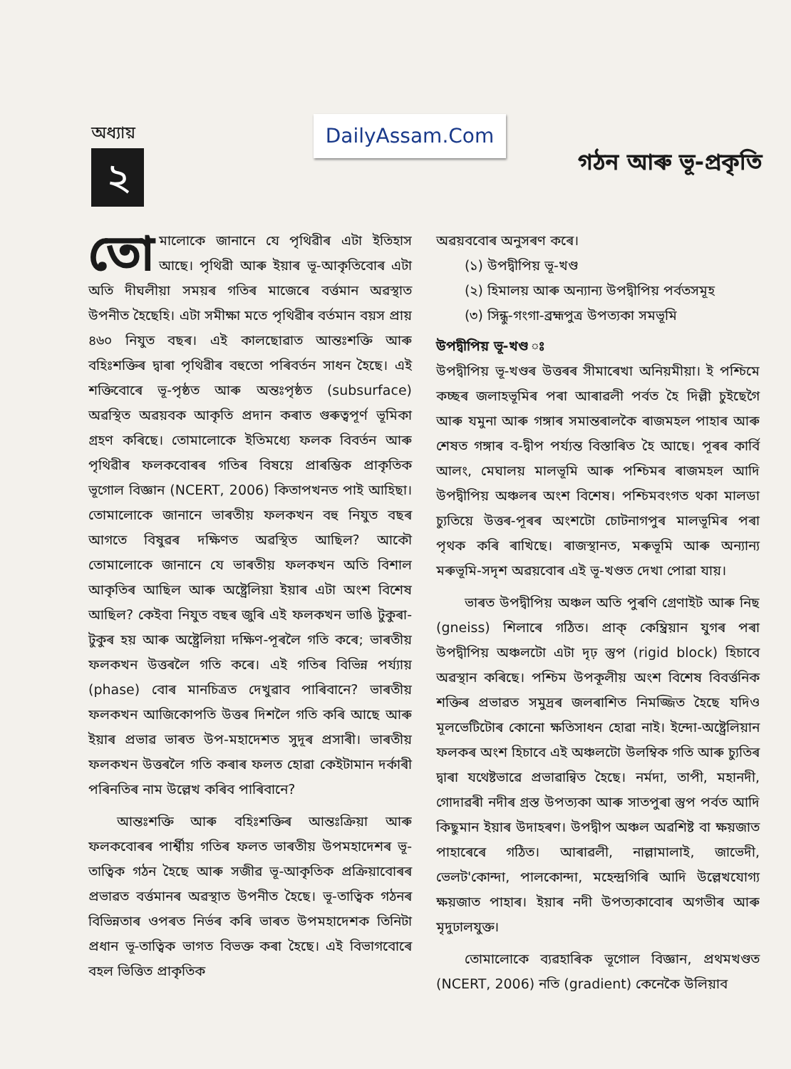অধ্যায়
২
DailyAssam.Com
গঠন আৰু ভূ-প্ৰকৃতি
তো মালোকে জানানে যে পৃথিৱীৰ এটা ইতিহাস আছে। পৃথিৱী আৰু ইয়াৰ ভূ-আকৃতিবোৰ এটা অতি দীঘলীয়া সময়ৰ গতিৰ মাজেৰে বৰ্ত্তমান অৱস্থাত উপনীত হৈছেহি। এটা সমীক্ষা মতে পৃথিৱীৰ বৰ্তমান বয়স প্ৰায় ৪৬০ নিযুত বছৰ। এই কালছোৱাত আন্তঃশক্তি আৰু বহিঃশক্তিৰ দ্বাৰা পৃথিৱীৰ বহুতো পৰিবৰ্তন সাধন হৈছে। এই শক্তিবোৰে ভূ-পৃষ্ঠত আৰু অন্তঃপৃষ্ঠত (subsurface) অৱস্থিত অৱয়বক আকৃতি প্ৰদান কৰাত গুৰুত্বপূৰ্ণ ভূমিকা গ্ৰহণ কৰিছে। তোমালোকে ইতিমধ্যে ফলক বিবৰ্তন আৰু পৃথিৱীৰ ফলকবোৰৰ গতিৰ বিষয়ে প্ৰাৰম্ভিক প্ৰাকৃতিক ভূগোল বিজ্ঞান (NCERT, 2006) কিতাপখনত পাই আহিছা। তোমালোকে জানানে ভাৰতীয় ফলকখন বহু নিযুত বছৰ আগতে বিষুৱৰ দক্ষিণত অৱস্থিত আছিল? আকৌ তোমালোকে জানানে যে ভাৰতীয় ফলকখন অতি বিশাল আকৃতিৰ আছিল আৰু অষ্ট্ৰেলিয়া ইয়াৰ এটা অংশ বিশেষ আছিল? কেইবা নিযুত বছৰ জুৰি এই ফলকখন ভাঙি টুকুৰা-টুকুৰ হয় আৰু অষ্ট্ৰেলিয়া দক্ষিণ-পূৰলৈ গতি কৰে; ভাৰতীয় ফলকখন উত্তৰলৈ গতি কৰে। এই গতিৰ বিভিন্ন পৰ্য্যায় (phase) বোৰ মানচিত্ৰত দেখুৱাব পাৰিবানে? ভাৰতীয় ফলকখন আজিকোপতি উত্তৰ দিশলৈ গতি কৰি আছে আৰু ইয়াৰ প্ৰভাৱ ভাৰত উপ-মহাদেশত সুদূৰ প্ৰসাৰী। ভাৰতীয় ফলকখন উত্তৰলৈ গতি কৰাৰ ফলত হোৱা কেইটামান দৰ্কাৰী পৰিনতিৰ নাম উল্লেখ কৰিব পাৰিবানে?
আন্তঃশক্তি আৰু বহিঃশক্তিৰ আন্তঃক্ৰিয়া আৰু ফলকবোৰৰ পাৰ্শ্বীয় গতিৰ ফলত ভাৰতীয় উপমহাদেশৰ ভূ-তাত্বিক গঠন হৈছে আৰু সজীৱ ভূ-আকৃতিক প্ৰক্ৰিয়াবোৰৰ প্ৰভাৱত বৰ্ত্তমানৰ অৱস্থাত উপনীত হৈছে। ভূ-তাত্বিক গঠনৰ বিভিন্নতাৰ ওপৰত নিৰ্ভৰ কৰি ভাৰত উপমহাদেশক তিনিটা প্ৰধান ভূ-তাত্বিক ভাগত বিভক্ত কৰা হৈছে। এই বিভাগবোৰে বহল ভিত্তিত প্ৰাকৃতিক
অৱয়ববোৰ অনুসৰণ কৰে।
(১) উপদ্বীপিয় ভূ-খণ্ড
(২) হিমালয় আৰু অন্যান্য উপদ্বীপিয় পৰ্বতসমূহ
(৩) সিন্ধু-গংগা-ব্ৰহ্মপুত্ৰ উপত্যকা সমভূমি
উপদ্বীপিয় ভূ-খণ্ড ঃ
উপদ্বীপিয় ভূ-খণ্ডৰ উত্তৰৰ সীমাৰেখা অনিয়মীয়া। ই পশ্চিমে কচ্ছৰ জলাহভূমিৰ পৰা আৰাৱলী পৰ্বত হৈ দিল্লী চুইছেগৈ আৰু যমুনা আৰু গঙ্গাৰ সমান্তৰালকৈ ৰাজমহল পাহাৰ আৰু শেষত গঙ্গাৰ ব-দ্বীপ পৰ্য্যন্ত বিস্তাৰিত হৈ আছে। পূৰৰ কাৰ্বি আলং, মেঘালয় মালভূমি আৰু পশ্চিমৰ ৰাজমহল আদি উপদ্বীপিয় অঞ্চলৰ অংশ বিশেষ। পশ্চিমবংগত থকা মালডা চ্যুতিয়ে উত্তৰ-পূৰৰ অংশটো চোটনাগপুৰ মালভূমিৰ পৰা পৃথক কৰি ৰাখিছে। ৰাজস্থানত, মৰুভূমি আৰু অন্যান্য মৰুভূমি-সদৃশ অৱয়বোৰ এই ভূ-খণ্ডত দেখা পোৱা যায়।
ভাৰত উপদ্বীপিয় অঞ্চল অতি পুৰণি গ্ৰেণাইট আৰু নিছ (gneiss) শিলাৰে গঠিত। প্ৰাক্ কেম্ব্ৰিয়ান যুগৰ পৰা উপদ্বীপিয় অঞ্চলটো এটা দৃঢ় স্তুপ (rigid block) হিচাবে অৱস্থান কৰিছে। পশ্চিম উপকূলীয় অংশ বিশেষ বিবৰ্ত্তনিক শক্তিৰ প্ৰভাৱত সমুদ্ৰৰ জলৰাশিত নিমজ্জিত হৈছে যদিও মূলভেটিটোৰ কোনো ক্ষতিসাধন হোৱা নাই। ইন্দো-অষ্ট্ৰেলিয়ান ফলকৰ অংশ হিচাবে এই অঞ্চলটো উলম্বিক গতি আৰু চ্যুতিৰ দ্বাৰা যথেষ্টভাৱে প্ৰভাৱান্বিত হৈছে। নৰ্মদা, তাপী, মহানদী, গোদাৱৰী নদীৰ গ্ৰস্ত উপত্যকা আৰু সাতপুৰা স্তুপ পৰ্বত আদি কিছুমান ইয়াৰ উদাহৰণ। উপদ্বীপ অঞ্চল অৱশিষ্ট বা ক্ষয়জাত পাহাৰেৰে গঠিত। আৰাৱলী, নাল্লামালাই, জাভেদী, ভেলট'কোন্দা, পালকোন্দা, মহেন্দ্ৰগিৰি আদি উল্লেখযোগ্য ক্ষয়জাত পাহাৰ। ইয়াৰ নদী উপত্যকাবোৰ অগভীৰ আৰু মৃদুঢালযুক্ত।
তোমালোকে ব্যৱহাৰিক ভূগোল বিজ্ঞান, প্ৰথমখণ্ডত (NCERT, 2006) নতি (gradient) কেনেকৈ উলিয়াব